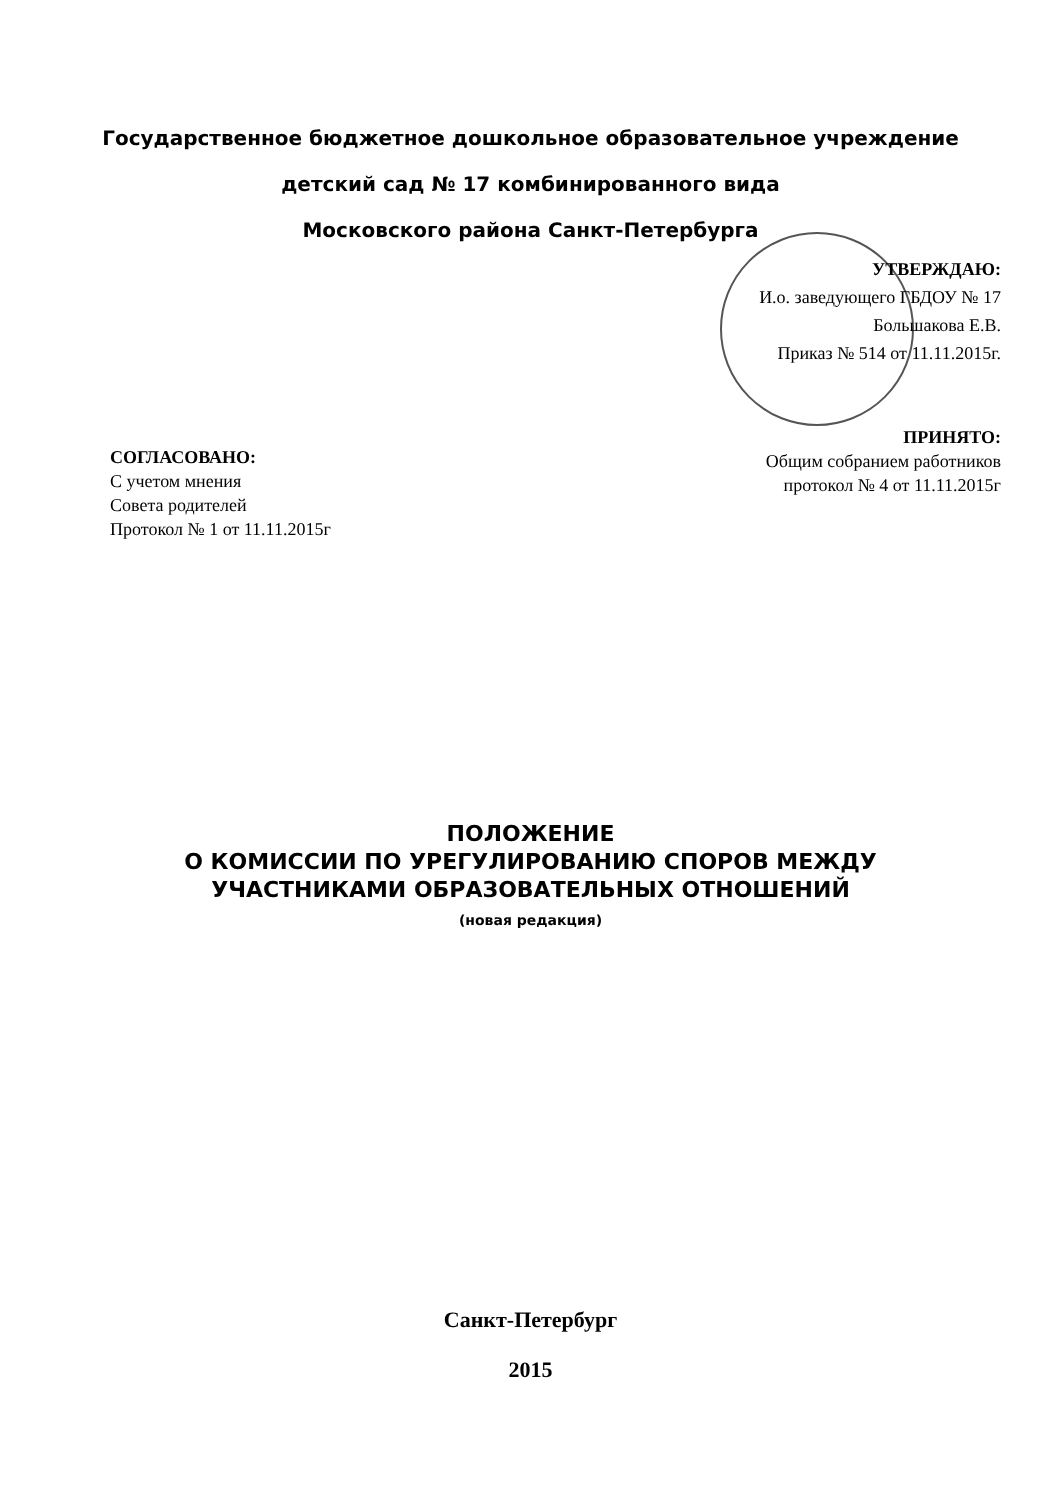Государственное бюджетное дошкольное образовательное учреждение
детский сад № 17 комбинированного вида
Московского района Санкт-Петербурга
УТВЕРЖДАЮ:
И.о. заведующего ГБДОУ № 17
Большакова Е.В.
Приказ № 514 от 11.11.2015г.
ПРИНЯТО:
Общим собранием работников
протокол № 4 от 11.11.2015г
СОГЛАСОВАНО:
С учетом мнения
Совета родителей
Протокол № 1 от 11.11.2015г
ПОЛОЖЕНИЕ
О КОМИССИИ ПО УРЕГУЛИРОВАНИЮ СПОРОВ МЕЖДУ
УЧАСТНИКАМИ ОБРАЗОВАТЕЛЬНЫХ ОТНОШЕНИЙ
(новая редакция)
Санкт-Петербург
2015